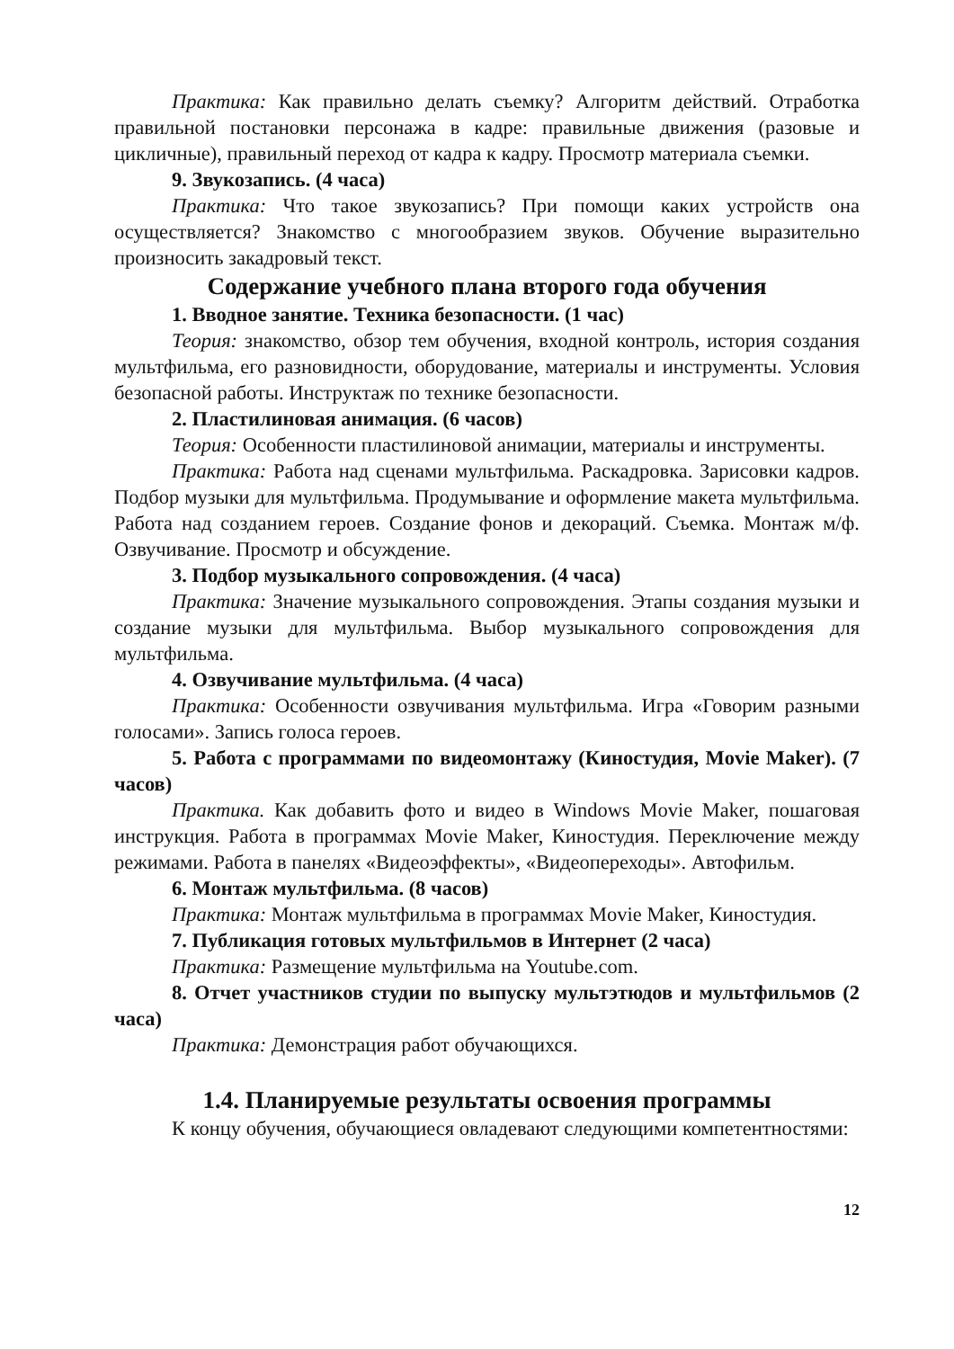Практика: Как правильно делать съемку? Алгоритм действий. Отработка правильной постановки персонажа в кадре: правильные движения (разовые и цикличные), правильный переход от кадра к кадру. Просмотр материала съемки.
9. Звукозапись. (4 часа)
Практика: Что такое звукозапись? При помощи каких устройств она осуществляется? Знакомство с многообразием звуков. Обучение выразительно произносить закадровый текст.
Содержание учебного плана второго года обучения
1. Вводное занятие. Техника безопасности. (1 час)
Теория: знакомство, обзор тем обучения, входной контроль, история создания мультфильма, его разновидности, оборудование, материалы и инструменты. Условия безопасной работы. Инструктаж по технике безопасности.
2. Пластилиновая анимация. (6 часов)
Теория: Особенности пластилиновой анимации, материалы и инструменты.
Практика: Работа над сценами мультфильма. Раскадровка. Зарисовки кадров. Подбор музыки для мультфильма. Продумывание и оформление макета мультфильма. Работа над созданием героев. Создание фонов и декораций. Съемка. Монтаж м/ф. Озвучивание. Просмотр и обсуждение.
3. Подбор музыкального сопровождения. (4 часа)
Практика: Значение музыкального сопровождения. Этапы создания музыки и создание музыки для мультфильма. Выбор музыкального сопровождения для мультфильма.
4. Озвучивание мультфильма. (4 часа)
Практика: Особенности озвучивания мультфильма. Игра «Говорим разными голосами». Запись голоса героев.
5. Работа с программами по видеомонтажу (Киностудия, Movie Maker). (7 часов)
Практика. Как добавить фото и видео в Windows Movie Maker, пошаговая инструкция. Работа в программах Movie Maker, Киностудия. Переключение между режимами. Работа в панелях «Видеоэффекты», «Видеопереходы». Автофильм.
6. Монтаж мультфильма. (8 часов)
Практика: Монтаж мультфильма в программах Movie Maker, Киностудия.
7. Публикация готовых мультфильмов в Интернет (2 часа)
Практика: Размещение мультфильма на Youtube.com.
8. Отчет участников студии по выпуску мультэтюдов и мультфильмов (2 часа)
Практика: Демонстрация работ обучающихся.
1.4. Планируемые результаты освоения программы
К концу обучения, обучающиеся овладевают следующими компетентностями:
12